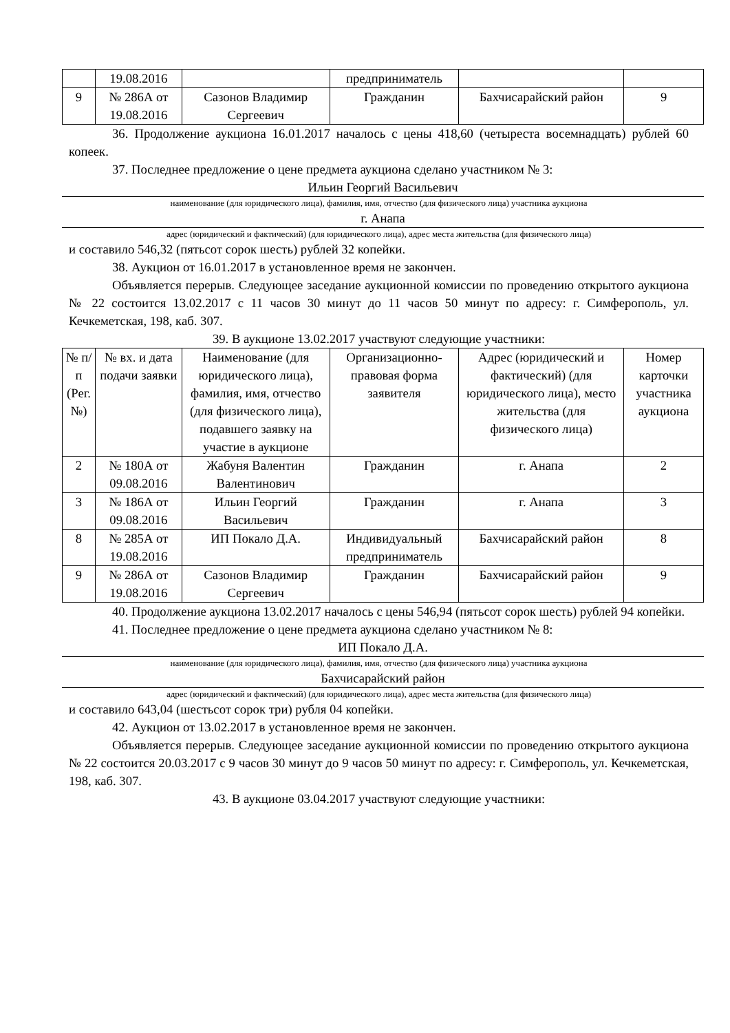| | 19.08.2016 | | предприниматель | | |
| 9 | № 286А от 19.08.2016 | Сазонов Владимир Сергеевич | Гражданин | Бахчисарайский район | 9 |
36. Продолжение аукциона 16.01.2017 началось с цены 418,60 (четыреста восемнадцать) рублей 60 копеек.
37. Последнее предложение о цене предмета аукциона сделано участником № 3:
Ильин Георгий Васильевич
наименование (для юридического лица), фамилия, имя, отчество (для физического лица) участника аукциона
г. Анапа
адрес (юридический и фактический) (для юридического лица), адрес места жительства (для физического лица)
и составило 546,32 (пятьсот сорок шесть) рублей 32 копейки.
38. Аукцион от 16.01.2017 в установленное время не закончен.
Объявляется перерыв. Следующее заседание аукционной комиссии по проведению открытого аукциона № 22 состоится 13.02.2017 с 11 часов 30 минут до 11 часов 50 минут по адресу: г. Симферополь, ул. Кечкеметская, 198, каб. 307.
39. В аукционе 13.02.2017 участвуют следующие участники:
| № п/п (Рег. №) | № вх. и дата подачи заявки | Наименование (для юридического лица), фамилия, имя, отчество (для физического лица), подавшего заявку на участие в аукционе | Организационно-правовая форма заявителя | Адрес (юридический и фактический) (для юридического лица), место жительства (для физического лица) | Номер карточки участника аукциона |
| 2 | № 180А от 09.08.2016 | Жабуня Валентин Валентинович | Гражданин | г. Анапа | 2 |
| 3 | № 186А от 09.08.2016 | Ильин Георгий Васильевич | Гражданин | г. Анапа | 3 |
| 8 | № 285А от 19.08.2016 | ИП Покало Д.А. | Индивидуальный предприниматель | Бахчисарайский район | 8 |
| 9 | № 286А от 19.08.2016 | Сазонов Владимир Сергеевич | Гражданин | Бахчисарайский район | 9 |
40. Продолжение аукциона 13.02.2017 началось с цены 546,94 (пятьсот сорок шесть) рублей 94 копейки.
41. Последнее предложение о цене предмета аукциона сделано участником № 8:
ИП Покало Д.А.
наименование (для юридического лица), фамилия, имя, отчество (для физического лица) участника аукциона
Бахчисарайский район
адрес (юридический и фактический) (для юридического лица), адрес места жительства (для физического лица)
и составило 643,04 (шестьсот сорок три) рубля 04 копейки.
42. Аукцион от 13.02.2017 в установленное время не закончен.
Объявляется перерыв. Следующее заседание аукционной комиссии по проведению открытого аукциона № 22 состоится 20.03.2017 с 9 часов 30 минут до 9 часов 50 минут по адресу: г. Симферополь, ул. Кечкеметская, 198, каб. 307.
43. В аукционе 03.04.2017 участвуют следующие участники: